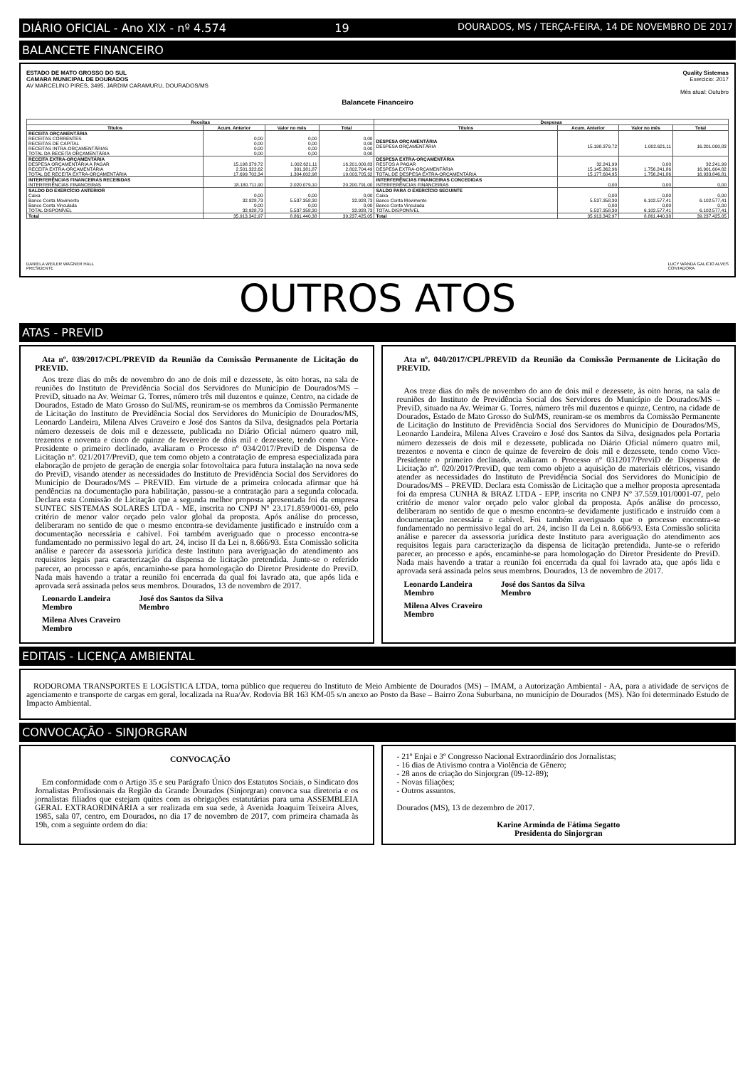DIÁRIO OFICIAL - Ano XIX - nº 4.574 19 DOURADOS, MS / TERÇA-FEIRA, 14 DE NOVEMBRO DE 2017
BALANCETE FINANCEIRO
ESTADO DE MATO GROSSO DO SUL
CAMARA MUNICIPAL DE DOURADOS
AV MARCELINO PIRES, 3495, JARDIM CARAMURU, DOURADOS/MS
Quality Sistemas
Exercicio: 2017
Mês atual: Outubro
Balancete Financeiro
| Receitas | | | | Despesas | | | |
| --- | --- | --- | --- | --- | --- | --- | --- |
| Títulos | Acum. Anterior | Valor no mês | Total | Títulos | Acum. Anterior | Valor no mês | Total |
| RECEITA ORÇAMENTÁRIA RECEITAS CORRENTES RECEITAS DE CAPITAL RECEITAS INTRA-ORÇAMENTÁRIAS TOTAL DA RECEITA ORÇAMENTÁRIA | 0,00 0,00 0,00 0,00 | 0,00 0,00 0,00 0,00 | 0,00 0,00 0,00 0,00 | DESPESA ORÇAMENTÁRIA DESPESA ORÇAMENTÁRIA | 15.198.379,72 | 1.002.621,11 | 16.201.000,83 |
| RECEITA EXTRA-ORÇAMENTÁRIA DESPESA ORÇAMENTÁRIA A PAGAR RECEITA EXTRA-ORÇAMENTÁRIA TOTAL DE RECEITA EXTRA-ORÇAMENTÁRIA | 15.198.379,72 2.501.322,62 17.699.702,34 | 1.002.621,11 301.381,87 1.304.002,98 | 16.201.000,83 2.802.704,49 19.003.705,32 | DESPESA EXTRA-ORÇAMENTÁRIA RESTOS A PAGAR DESPESA EXTRA-ORÇAMENTÁRIA TOTAL DE DESPESA EXTRA-ORÇAMENTÁRIA | 32.241,99 15.145.362,96 15.177.604,95 | 0,00 1.756.241,86 1.756.241,86 | 32.241,99 16.901.604,82 16.933.846,81 |
| INTERFERÊNCIAS FINANCEIRAS RECEBIDAS INTERFERÊNCIAS FINANCEIRAS | 18.180.711,90 | 2.020.079,10 | 20.200.791,00 | INTERFERÊNCIAS FINANCEIRAS CONCEDIDAS INTERFERÊNCIAS FINANCEIRAS | 0,00 | 0,00 | 0,00 |
| SALDO DO EXERCÍCIO ANTERIOR Caixa Banco Conta Movimento Banco Conta Vinculada TOTAL DISPONÍVEL | 0,00 32.928,73 0,00 32.928,73 | 0,00 5.537.358,30 0,00 5.537.358,30 | 0,00 32.928,73 0,00 32.928,73 | SALDO PARA O EXERCÍCIO SEGUINTE Caixa Banco Conta Movimento Banco Conta Vinculada TOTAL DISPONÍVEL | 0,00 5.537.358,30 0,00 5.537.358,30 | 0,00 6.102.577,41 0,00 6.102.577,41 | 0,00 6.102.577,41 0,00 6.102.577,41 |
| Total | 35.913.342,97 | 8.861.440,38 | 39.237.425,05 | Total | 35.913.342,97 | 8.861.440,38 | 39.237.425,05 |
DANIELA WEILER WAGNER HALL
PRESIDENTE
LUCY WANDA GALICIO ALVES
CONTADORA
OUTROS ATOS
ATAS - PREVID
Ata nº. 039/2017/CPL/PREVID da Reunião da Comissão Permanente de Licitação do PREVID.
Aos treze dias do mês de novembro do ano de dois mil e dezessete, às oito horas, na sala de reuniões do Instituto de Previdência Social dos Servidores do Município de Dourados/MS – PreviD, situado na Av. Weimar G. Torres, número três mil duzentos e quinze, Centro, na cidade de Dourados, Estado de Mato Grosso do Sul/MS, reuniram-se os membros da Comissão Permanente de Licitação do Instituto de Previdência Social dos Servidores do Município de Dourados/MS, Leonardo Landeira, Milena Alves Craveiro e José dos Santos da Silva, designados pela Portaria número dezesseis de dois mil e dezessete, publicada no Diário Oficial número quatro mil, trezentos e noventa e cinco de quinze de fevereiro de dois mil e dezessete, tendo como Vice-Presidente o primeiro declinado, avaliaram o Processo nº 034/2017/PreviD de Dispensa de Licitação nº. 021/2017/PreviD, que tem como objeto a contratação de empresa especializada para elaboração de projeto de geração de energia solar fotovoltaica para futura instalação na nova sede do PreviD, visando atender as necessidades do Instituto de Previdência Social dos Servidores do Município de Dourados/MS – PREVID. Em virtude de a primeira colocada afirmar que há pendências na documentação para habilitação, passou-se a contratação para a segunda colocada. Declara esta Comissão de Licitação que a segunda melhor proposta apresentada foi da empresa SUNTEC SISTEMAS SOLARES LTDA - ME, inscrita no CNPJ Nº 23.171.859/0001-69, pelo critério de menor valor orçado pelo valor global da proposta. Após análise do processo, deliberaram no sentido de que o mesmo encontra-se devidamente justificado e instruído com a documentação necessária e cabível. Foi também averiguado que o processo encontra-se fundamentado no permissivo legal do art. 24, inciso II da Lei n. 8.666/93. Esta Comissão solicita análise e parecer da assessoria jurídica deste Instituto para averiguação do atendimento aos requisitos legais para caracterização da dispensa de licitação pretendida. Junte-se o referido parecer, ao processo e após, encaminhe-se para homologação do Diretor Presidente do PreviD. Nada mais havendo a tratar a reunião foi encerrada da qual foi lavrado ata, que após lida e aprovada será assinada pelos seus membros. Dourados, 13 de novembro de 2017.
Leonardo Landeira
Membro
José dos Santos da Silva
Membro
Milena Alves Craveiro
Membro
Ata nº. 040/2017/CPL/PREVID da Reunião da Comissão Permanente de Licitação do PREVID.
Aos treze dias do mês de novembro do ano de dois mil e dezessete, às oito horas, na sala de reuniões do Instituto de Previdência Social dos Servidores do Município de Dourados/MS – PreviD, situado na Av. Weimar G. Torres, número três mil duzentos e quinze, Centro, na cidade de Dourados, Estado de Mato Grosso do Sul/MS, reuniram-se os membros da Comissão Permanente de Licitação do Instituto de Previdência Social dos Servidores do Município de Dourados/MS, Leonardo Landeira, Milena Alves Craveiro e José dos Santos da Silva, designados pela Portaria número dezesseis de dois mil e dezessete, publicada no Diário Oficial número quatro mil, trezentos e noventa e cinco de quinze de fevereiro de dois mil e dezessete, tendo como Vice-Presidente o primeiro declinado, avaliaram o Processo nº 0312017/PreviD de Dispensa de Licitação nº. 020/2017/PreviD, que tem como objeto a aquisição de materiais elétricos, visando atender as necessidades do Instituto de Previdência Social dos Servidores do Município de Dourados/MS – PREVID. Declara esta Comissão de Licitação que a melhor proposta apresentada foi da empresa CUNHA & BRAZ LTDA - EPP, inscrita no CNPJ Nº 37.559.101/0001-07, pelo critério de menor valor orçado pelo valor global da proposta. Após análise do processo, deliberaram no sentido de que o mesmo encontra-se devidamente justificado e instruído com a documentação necessária e cabível. Foi também averiguado que o processo encontra-se fundamentado no permissivo legal do art. 24, inciso II da Lei n. 8.666/93. Esta Comissão solicita análise e parecer da assessoria jurídica deste Instituto para averiguação do atendimento aos requisitos legais para caracterização da dispensa de licitação pretendida. Junte-se o referido parecer, ao processo e após, encaminhe-se para homologação do Diretor Presidente do PreviD. Nada mais havendo a tratar a reunião foi encerrada da qual foi lavrado ata, que após lida e aprovada será assinada pelos seus membros. Dourados, 13 de novembro de 2017.
Leonardo Landeira
Membro
José dos Santos da Silva
Membro
Milena Alves Craveiro
Membro
EDITAIS - LICENÇA AMBIENTAL
RODOROMA TRANSPORTES E LOGÍSTICA LTDA, torna público que requereu do Instituto de Meio Ambiente de Dourados (MS) – IMAM, a Autorização Ambiental - AA, para a atividade de serviços de agenciamento e transporte de cargas em geral, localizada na Rua/Av. Rodovia BR 163 KM-05 s/n anexo ao Posto da Base – Bairro Zona Suburbana, no município de Dourados (MS). Não foi determinado Estudo de Impacto Ambiental.
CONVOCAÇÃO - SINJORGRAN
CONVOCAÇÃO
Em conformidade com o Artigo 35 e seu Parágrafo Único dos Estatutos Sociais, o Sindicato dos Jornalistas Profissionais da Região da Grande Dourados (Sinjorgran) convoca sua diretoria e os jornalistas filiados que estejam quites com as obrigações estatutárias para uma ASSEMBLEIA GERAL EXTRAORDINÁRIA a ser realizada em sua sede, à Avenida Joaquim Teixeira Alves, 1985, sala 07, centro, em Dourados, no dia 17 de novembro de 2017, com primeira chamada às 19h, com a seguinte ordem do dia:
- 21º Enjai e 3º Congresso Nacional Extraordinário dos Jornalistas;
- 16 dias de Ativismo contra a Violência de Gênero;
- 28 anos de criação do Sinjorgran (09-12-89);
- Novas filiações;
- Outros assuntos.
Dourados (MS), 13 de dezembro de 2017.
Karine Arminda de Fátima Segatto
Presidenta do Sinjorgran